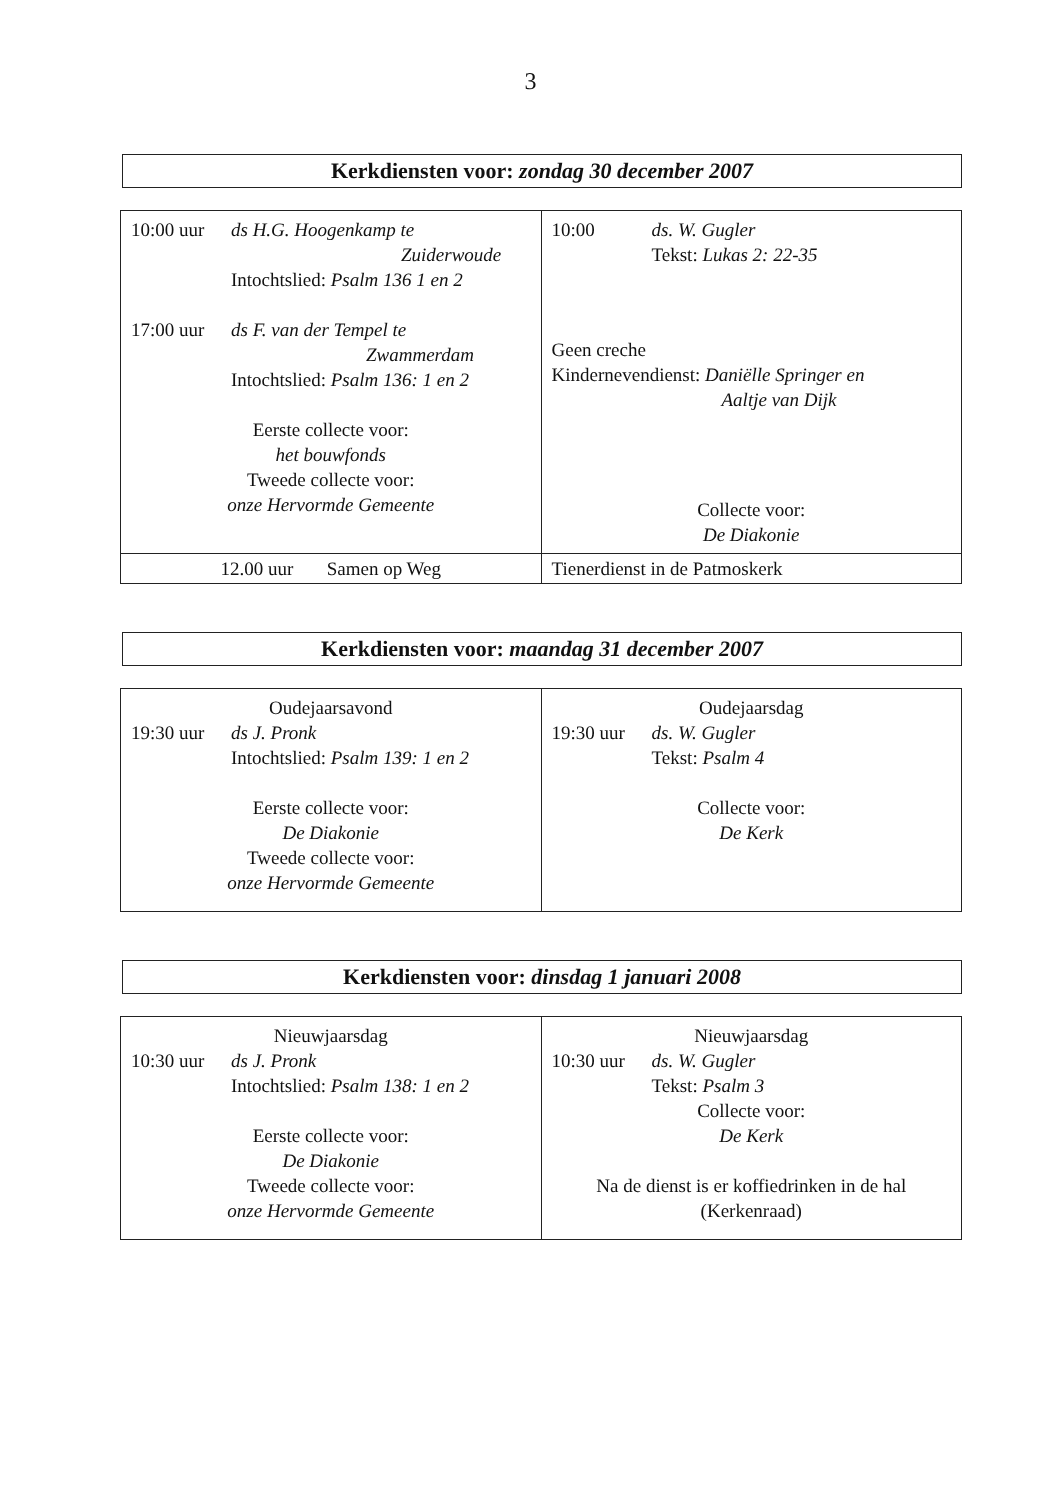3
Kerkdiensten voor: zondag 30 december 2007
| 10:00 uur ds H.G. Hoogenkamp te Zuiderwoude Intochtslied: Psalm 136 1 en 2 17:00 uur ds F. van der Tempel te Zwammerdam Intochtslied: Psalm 136: 1 en 2 Eerste collecte voor: het bouwfonds Tweede collecte voor: onze Hervormde Gemeente | 10:00 ds. W. Gugler Tekst: Lukas 2: 22-35 Geen creche Kindernevendienst: Daniëlle Springer en Aaltje van Dijk Collecte voor: De Diakonie |
| 12.00 uur Samen op Weg | Tienerdienst in de Patmoskerk |
Kerkdiensten voor: maandag 31 december 2007
| Oudejaarsavond 19:30 uur ds J. Pronk Intochtslied: Psalm 139: 1 en 2 Eerste collecte voor: De Diakonie Tweede collecte voor: onze Hervormde Gemeente | Oudejaarsdag 19:30 uur ds. W. Gugler Tekst: Psalm 4 Collecte voor: De Kerk |
Kerkdiensten voor: dinsdag 1 januari 2008
| Nieuwjaarsdag 10:30 uur ds J. Pronk Intochtslied: Psalm 138: 1 en 2 Eerste collecte voor: De Diakonie Tweede collecte voor: onze Hervormde Gemeente | Nieuwjaarsdag 10:30 uur ds. W. Gugler Tekst: Psalm 3 Collecte voor: De Kerk Na de dienst is er koffiedrinken in de hal (Kerkenraad) |